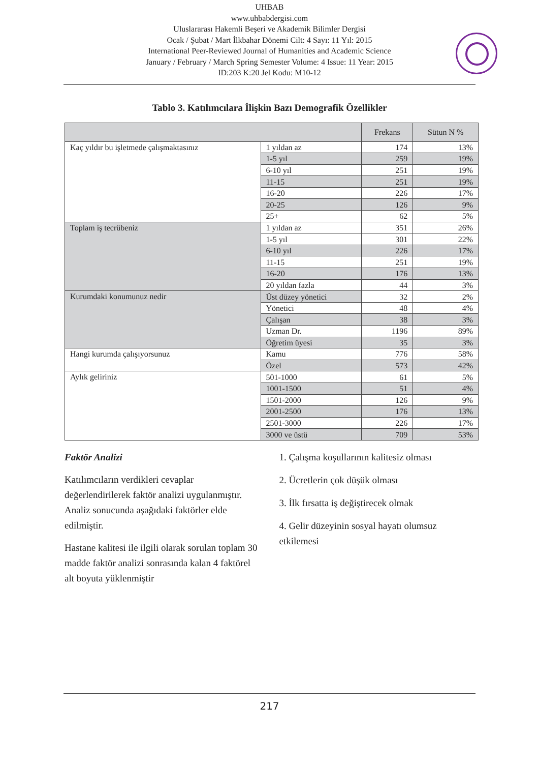UHBAB
www.uhbabdergisi.com
Uluslararası Hakemli Beşeri ve Akademik Bilimler Dergisi
Ocak / Şubat / Mart İlkbahar Dönemi Cilt: 4 Sayı: 11 Yıl: 2015
International Peer-Reviewed Journal of Humanities and Academic Science
January / February / March Spring Semester Volume: 4 Issue: 11 Year: 2015
ID:203 K:20 Jel Kodu: M10-12
Tablo 3. Katılımcılara İlişkin Bazı Demografik Özellikler
| | | Frekans | Sütun N % |
| --- | --- | --- | --- |
| Kaç yıldır bu işletmede çalışmaktasınız | 1 yıldan az | 174 | 13% |
| | 1-5 yıl | 259 | 19% |
| | 6-10 yıl | 251 | 19% |
| | 11-15 | 251 | 19% |
| | 16-20 | 226 | 17% |
| | 20-25 | 126 | 9% |
| | 25+ | 62 | 5% |
| Toplam iş tecrübeniz | 1 yıldan az | 351 | 26% |
| | 1-5 yıl | 301 | 22% |
| | 6-10 yıl | 226 | 17% |
| | 11-15 | 251 | 19% |
| | 16-20 | 176 | 13% |
| | 20 yıldan fazla | 44 | 3% |
| Kurumdaki konumunuz nedir | Üst düzey yönetici | 32 | 2% |
| | Yönetici | 48 | 4% |
| | Çalışan | 38 | 3% |
| | Uzman Dr. | 1196 | 89% |
| | Öğretim üyesi | 35 | 3% |
| Hangi kurumda çalışıyorsunuz | Kamu | 776 | 58% |
| | Özel | 573 | 42% |
| Aylık geliriniz | 501-1000 | 61 | 5% |
| | 1001-1500 | 51 | 4% |
| | 1501-2000 | 126 | 9% |
| | 2001-2500 | 176 | 13% |
| | 2501-3000 | 226 | 17% |
| | 3000 ve üstü | 709 | 53% |
Faktör Analizi
Katılımcıların verdikleri cevaplar değerlendirilerek faktör analizi uygulanmıştır. Analiz sonucunda aşağıdaki faktörler elde edilmiştir.
Hastane kalitesi ile ilgili olarak sorulan toplam 30 madde faktör analizi sonrasında kalan 4 faktörel alt boyuta yüklenmiştir
1. Çalışma koşullarının kalitesiz olması
2. Ücretlerin çok düşük olması
3. İlk fırsatta iş değiştirecek olmak
4. Gelir düzeyinin sosyal hayatı olumsuz etkilemesi
217